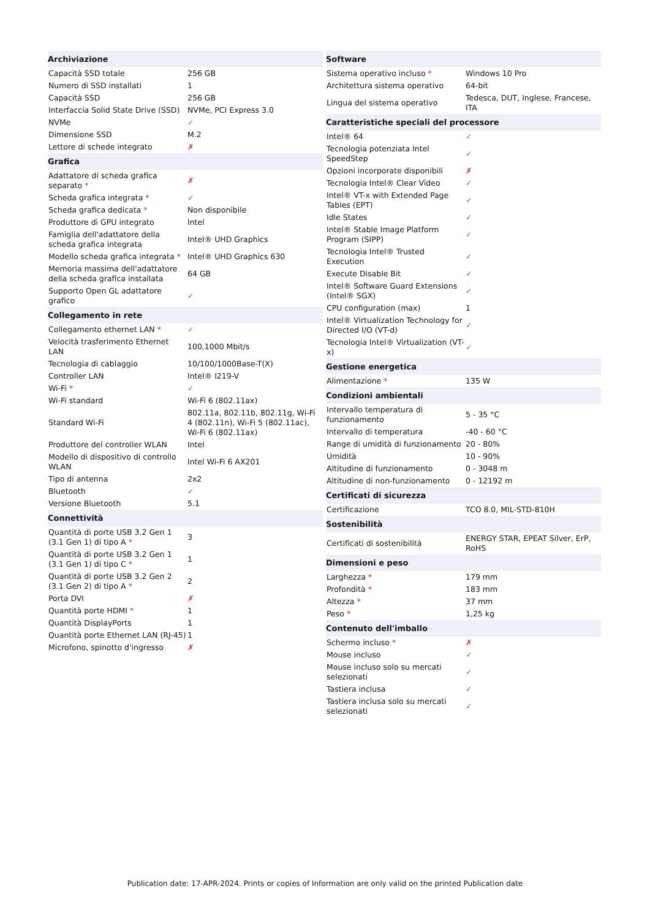| Archiviazione | |
| --- | --- |
| Capacità SSD totale | 256 GB |
| Numero di SSD installati | 1 |
| Capacità SSD | 256 GB |
| Interfaccia Solid State Drive (SSD) | NVMe, PCI Express 3.0 |
| NVMe | ✓ |
| Dimensione SSD | M.2 |
| Lettore di schede integrato | ✗ |
| Grafica | |
| Adattatore di scheda grafica separato * | ✗ |
| Scheda grafica integrata * | ✓ |
| Scheda grafica dedicata * | Non disponibile |
| Produttore di GPU integrato | Intel |
| Famiglia dell'adattatore della scheda grafica integrata | Intel® UHD Graphics |
| Modello scheda grafica integrata * | Intel® UHD Graphics 630 |
| Memoria massima dell'adattatore della scheda grafica installata | 64 GB |
| Supporto Open GL adattatore grafico | ✓ |
| Collegamento in rete | |
| Collegamento ethernet LAN * | ✓ |
| Velocità trasferimento Ethernet LAN | 100,1000 Mbit/s |
| Tecnologia di cablaggio | 10/100/1000Base-T(X) |
| Controller LAN | Intel® I219-V |
| Wi-Fi * | ✓ |
| Wi-Fi standard | Wi-Fi 6 (802.11ax) |
| Standard Wi-Fi | 802.11a, 802.11b, 802.11g, Wi-Fi 4 (802.11n), Wi-Fi 5 (802.11ac), Wi-Fi 6 (802.11ax) |
| Produttore del controller WLAN | Intel |
| Modello di dispositivo di controllo WLAN | Intel Wi-Fi 6 AX201 |
| Tipo di antenna | 2x2 |
| Bluetooth | ✓ |
| Versione Bluetooth | 5.1 |
| Connettività | |
| Quantità di porte USB 3.2 Gen 1 (3.1 Gen 1) di tipo A * | 3 |
| Quantità di porte USB 3.2 Gen 1 (3.1 Gen 1) di tipo C * | 1 |
| Quantità di porte USB 3.2 Gen 2 (3.1 Gen 2) di tipo A * | 2 |
| Porta DVI | ✗ |
| Quantità porte HDMI * | 1 |
| Quantità DisplayPorts | 1 |
| Quantità porte Ethernet LAN (RJ-45) | 1 |
| Microfono, spinotto d'ingresso | ✗ |
| Software | |
| --- | --- |
| Sistema operativo incluso * | Windows 10 Pro |
| Architettura sistema operativo | 64-bit |
| Lingua del sistema operativo | Tedesca, DUT, Inglese, Francese, ITA |
| Caratteristiche speciali del processore | |
| Intel® 64 | ✓ |
| Tecnologia potenziata Intel SpeedStep | ✓ |
| Opzioni incorporate disponibili | ✗ |
| Tecnologia Intel® Clear Video | ✓ |
| Intel® VT-x with Extended Page Tables (EPT) | ✓ |
| Idle States | ✓ |
| Intel® Stable Image Platform Program (SIPP) | ✓ |
| Tecnologia Intel® Trusted Execution | ✓ |
| Execute Disable Bit | ✓ |
| Intel® Software Guard Extensions (Intel® SGX) | ✓ |
| CPU configuration (max) | 1 |
| Intel® Virtualization Technology for Directed I/O (VT-d) | ✓ |
| Tecnologia Intel® Virtualization (VT-x) | ✓ |
| Gestione energetica | |
| Alimentazione * | 135 W |
| Condizioni ambientali | |
| Intervallo temperatura di funzionamento | 5 - 35 °C |
| Intervallo di temperatura | -40 - 60 °C |
| Range di umidità di funzionamento | 20 - 80% |
| Umidità | 10 - 90% |
| Altitudine di funzionamento | 0 - 3048 m |
| Altitudine di non-funzionamento | 0 - 12192 m |
| Certificati di sicurezza | |
| Certificazione | TCO 8.0, MIL-STD-810H |
| Sostenibilità | |
| Certificati di sostenibilità | ENERGY STAR, EPEAT Silver, ErP, RoHS |
| Dimensioni e peso | |
| Larghezza * | 179 mm |
| Profondità * | 183 mm |
| Altezza * | 37 mm |
| Peso * | 1,25 kg |
| Contenuto dell'imballo | |
| Schermo incluso * | ✗ |
| Mouse incluso | ✓ |
| Mouse incluso solo su mercati selezionati | ✓ |
| Tastiera inclusa | ✓ |
| Tastiera inclusa solo su mercati selezionati | ✓ |
Publication date: 17-APR-2024. Prints or copies of Information are only valid on the printed Publication date